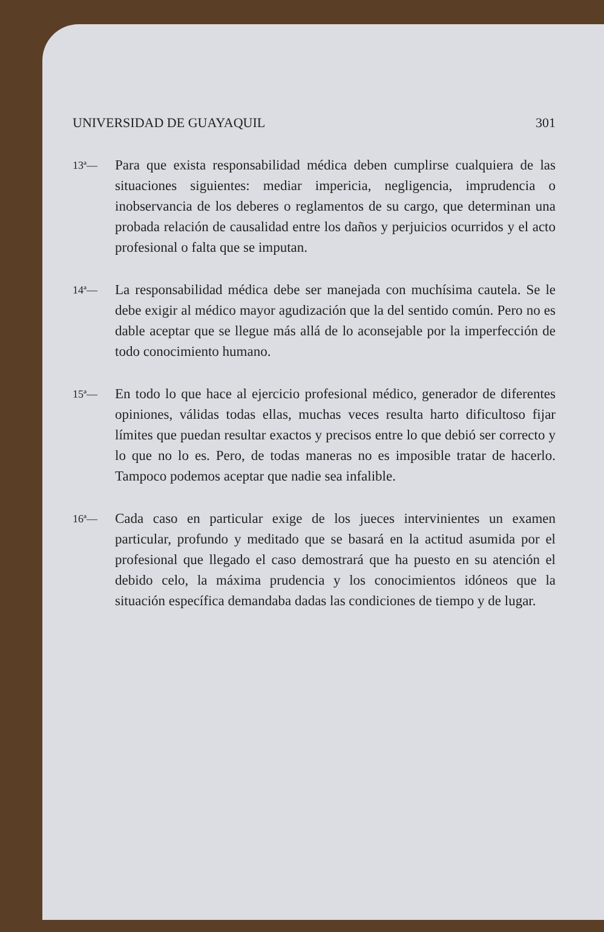UNIVERSIDAD DE GUAYAQUIL 301
13ª—
Para que exista responsabilidad médica deben cumplirse cualquiera de las situaciones siguientes: mediar impericia, negligencia, imprudencia o inobservancia de los deberes o reglamentos de su cargo, que determinan una probada relación de causalidad entre los daños y perjuicios ocurridos y el acto profesional o falta que se imputan.
14ª—
La responsabilidad médica debe ser manejada con muchísima cautela. Se le debe exigir al médico mayor agudización que la del sentido común. Pero no es dable aceptar que se llegue más allá de lo aconsejable por la imperfección de todo conocimiento humano.
15ª—
En todo lo que hace al ejercicio profesional médico, generador de diferentes opiniones, válidas todas ellas, muchas veces resulta harto dificultoso fijar límites que puedan resultar exactos y precisos entre lo que debió ser correcto y lo que no lo es. Pero, de todas maneras no es imposible tratar de hacerlo. Tampoco podemos aceptar que nadie sea infalible.
16ª—
Cada caso en particular exige de los jueces intervinientes un examen particular, profundo y meditado que se basará en la actitud asumida por el profesional que llegado el caso demostrará que ha puesto en su atención el debido celo, la máxima prudencia y los conocimientos idóneos que la situación específica demandaba dadas las condiciones de tiempo y de lugar.